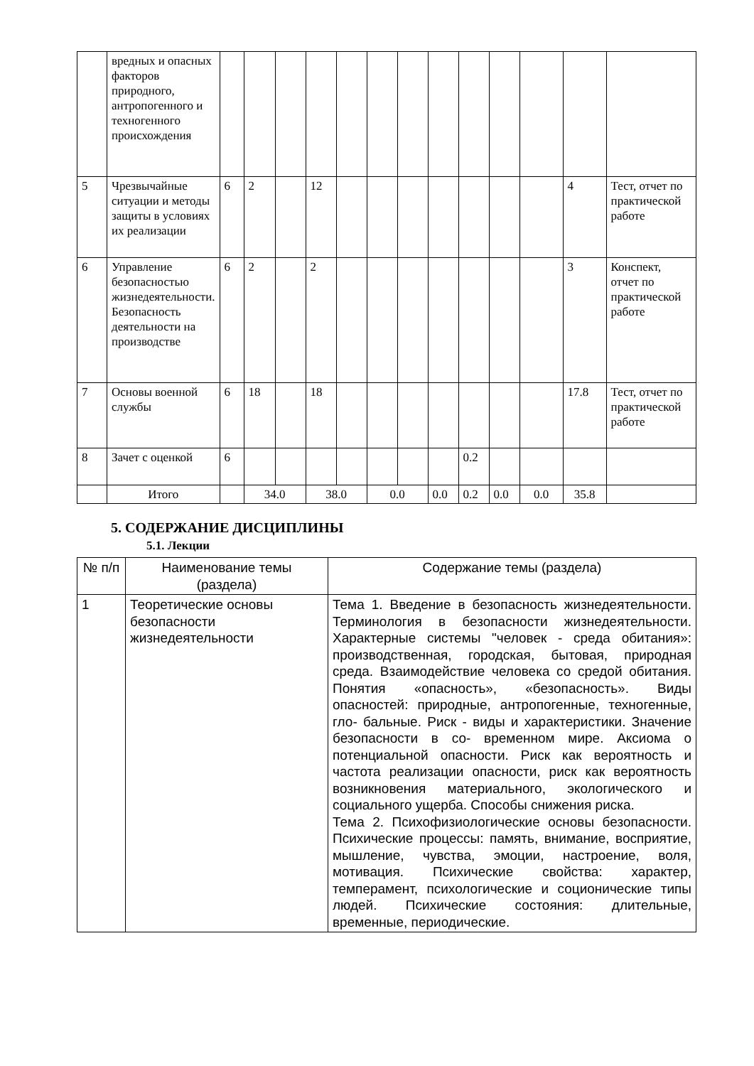| | вредных и опасных факторов природного, антропогенного и техногенного происхождения | | | | | | | | | | | | | |
| 5 | Чрезвычайные ситуации и методы защиты в условиях их реализации | 6 | 2 | | 12 | | | | | | | | 4 | Тест, отчет по практической работе |
| 6 | Управление безопасностью жизнедеятельности. Безопасность деятельности на производстве | 6 | 2 | | 2 | | | | | | | | 3 | Конспект, отчет по практической работе |
| 7 | Основы военной службы | 6 | 18 | | 18 | | | | | | | | 17.8 | Тест, отчет по практической работе |
| 8 | Зачет с оценкой | 6 | | | | | | | | 0.2 | | | | |
| | Итого | | 34.0 | | 38.0 | | 0.0 | | 0.0 | 0.2 | 0.0 | 0.0 | 35.8 | |
5. СОДЕРЖАНИЕ ДИСЦИПЛИНЫ
5.1. Лекции
| № п/п | Наименование темы (раздела) | Содержание темы (раздела) |
| --- | --- | --- |
| 1 | Теоретические основы безопасности жизнедеятельности | Тема 1. Введение в безопасность жизнедеятельности. Терминология в безопасности жизнедеятельности. Характерные системы "человек - среда обитания»: производственная, городская, бытовая, природная среда. Взаимодействие человека со средой обитания. Понятия «опасность», «безопасность». Виды опасностей: природные, антропогенные, техногенные, гло- бальные. Риск - виды и характеристики. Значение безопасности в со- временном мире. Аксиома о потенциальной опасности. Риск как вероятность и частота реализации опасности, риск как вероятность возникновения материального, экологического и социального ущерба. Способы снижения риска. Тема 2. Психофизиологические основы безопасности. Психические процессы: память, внимание, восприятие, мышление, чувства, эмоции, настроение, воля, мотивация. Психические свойства: характер, темперамент, психологические и соционические типы людей. Психические состояния: длительные, временные, периодические. |